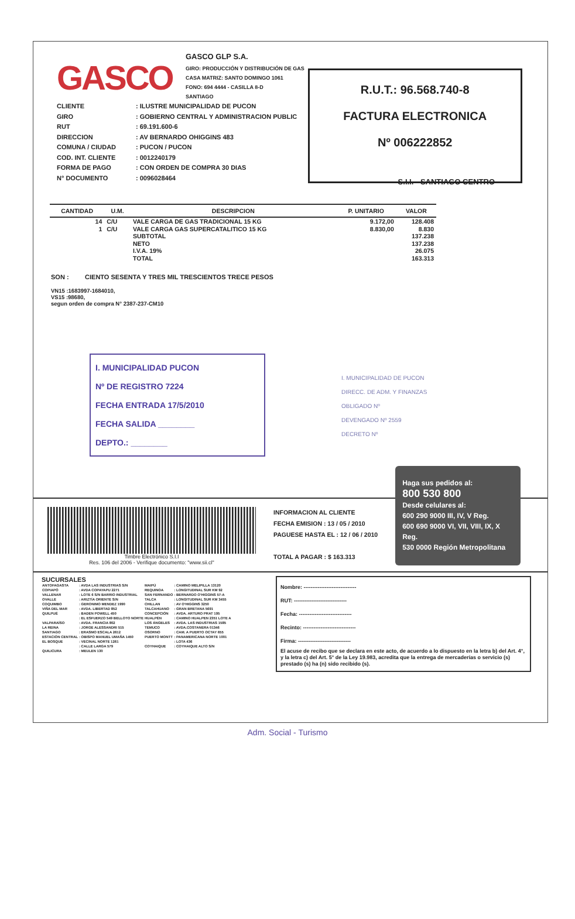GASCO
GASCO GLP S.A.
GIRO: PRODUCCIÓN Y DISTRIBUCIÓN DE GAS
CASA MATRIZ: SANTO DOMINGO 1061
FONO: 694 4444 - CASILLA 8-D
SANTIAGO
R.U.T.: 96.568.740-8
FACTURA ELECTRONICA
Nº 006222852
CLIENTE
GIRO
RUT
DIRECCION
COMUNA / CIUDAD
COD. INT. CLIENTE
FORMA DE PAGO
N° DOCUMENTO
: ILUSTRE MUNICIPALIDAD DE PUCON
: GOBIERNO CENTRAL Y ADMINISTRACION PUBLIC
: 69.191.600-6
: AV BERNARDO OHIGGINS 483
: PUCON / PUCON
: 0012240179
: CON ORDEN DE COMPRA 30 DIAS
: 0096028464
S.I.I. - SANTIAGO CENTRO
| CANTIDAD | U.M. | DESCRIPCION | P. UNITARIO | VALOR |
| --- | --- | --- | --- | --- |
| 14 | C/U | VALE CARGA DE GAS TRADICIONAL 15 KG | 9.172,00 | 128.408 |
| 1 | C/U | VALE CARGA GAS SUPERCATALITICO 15 KG | 8.830,00 | 8.830 |
| | | SUBTOTAL | | 137.238 |
| | | NETO | | 137.238 |
| | | I.V.A. 19% | | 26.075 |
| | | TOTAL | | 163.313 |
SON : CIENTO SESENTA Y TRES MIL TRESCIENTOS TRECE PESOS
VN15 :1683997-1684010,
VS15 :98680,
segun orden de compra N° 2387-237-CM10
I. MUNICIPALIDAD PUCON
Nº DE REGISTRO 7224
FECHA ENTRADA 17/5/2010
FECHA SALIDA ________
DEPTO.: ________
I. MUNICIPALIDAD DE PUCON
DIRECC. DE ADM. Y FINANZAS
OBLIGADO Nº
DEVENGADO Nº 2559
DECRETO Nº
Timbre Electrónico S.I.I
Res. 106 del 2006 - Verifique documento: "www.sii.cl"
INFORMACION AL CLIENTE
FECHA EMISION : 13 / 05 / 2010
PAGUESE HASTA EL : 12 / 06 / 2010
TOTAL A PAGAR : $ 163.313
Haga sus pedidos al:
800 530 800
Desde celulares al:
600 290 9000 III, IV, V Reg.
600 690 9000 VI, VII, VIII, IX, X Reg.
530 0000 Región Metropolitana
SUCURSALES
| ANTOFAGASTA | : AVDA LAS INDUSTRIAS S/N | MAIPÚ | : CAMINO MELIPILLA 13120 |
| COPIAPÓ | : AVDA COPAYAPU 2271 | REQUINOA | : LONGITUDINAL SUR KM 92 |
| VALLENAR | : LOTE 6 S/N BARRIO INDUSTRIAL | SAN FERNANDO | : BERNARDO O'HIGGINS 57-A |
| OVALLE | : ARIZTÍA ORIENTE S/N | TALCA | : LONGITUDINAL SUR KM 3455 |
| COQUIMBO | : GERONIMO MENDEZ 1990 | CHILLAN | : AV O'HIGGINS 3250 |
| VIÑA DEL MAR | : AVDA. LIBERTAD 852 | TALCAHUANO | : GRAN BRETANA 5691 |
| QUILPUÉ | : BADEN POWELL 450 | CONCEPCIÓN | : AVDA. ARTURO PRAT 195 |
| | : EL ESFUERZO 549 BELLOTO NORTE | HUALPÉN | : CAMINO HUALPEN 2351 LOTE A |
| VALPARAÍSO | : AVDA. FRANCIA 802 | LOS ÁNGELES | : AVDA. LAS INDUSTRIAS 1585 |
| LA REINA | : JORGE ALESSANDRI 515 | TEMUCO | : AVDA.COSTANERA 01346 |
| SANTIAGO | : ERASMO ESCALA 2612 | OSORNO | : CAM. A PUERTO OCTAY 655 |
| ESTACIÓN CENTRAL | : OBISPO MANUEL UMAÑA 1450 | PUERTO MONTT | : PANAMERICANA NORTE 1001 |
| EL BOSQUE | : VECINAL NORTE 1261 | | : LOTA 436 |
| | : CALLE LARGA 579 | COYHAIQUE | : COYHAIQUE ALTO S/N |
| QUILICURA | : MEULEN 130 | | |
Nombre: ------------------------------
RUT: ------------------------------
Fecha: ------------------------------
Recinto: ------------------------------
Firma: ------------------------------
El acuse de recibo que se declara en este acto, de acuerdo a lo dispuesto en la letra b) del Art. 4°, y la letra c) del Art. 5° de la Ley 19.983, acredita que la entrega de mercaderías o servicio (s) prestado (s) ha (n) sido recibido (s).
Adm. Social - Turismo